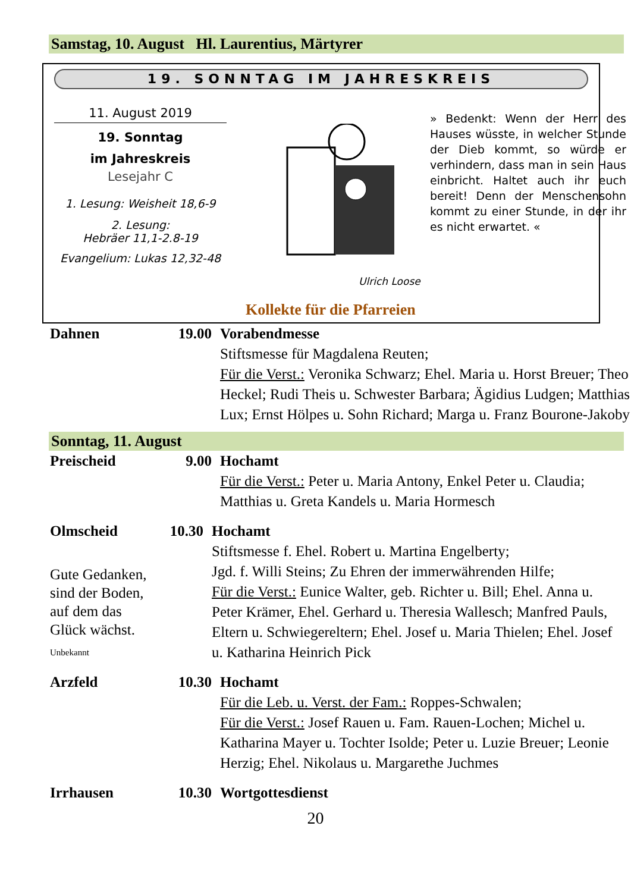Samstag, 10. August Hl. Laurentius, Märtyrer
19. SONNTAG IM JAHRESKREIS
11. August 2019
19. Sonntag
im Jahreskreis
Lesejahr C
1. Lesung: Weisheit 18,6-9
2. Lesung:
Hebräer 11,1-2.8-19
Evangelium: Lukas 12,32-48
Ulrich Loose
» Bedenkt: Wenn der Herr des Hauses wüsste, in welcher Stunde der Dieb kommt, so würde er verhindern, dass man in sein Haus einbricht. Haltet auch ihr euch bereit! Denn der Menschensohn kommt zu einer Stunde, in der ihr es nicht erwartet. «
Kollekte für die Pfarreien
Dahnen 19.00 Vorabendmesse
Stiftsmesse für Magdalena Reuten;
Für die Verst.: Veronika Schwarz; Ehel. Maria u. Horst Breuer; Theo Heckel; Rudi Theis u. Schwester Barbara; Ägidius Ludgen; Matthias Lux; Ernst Hölpes u. Sohn Richard; Marga u. Franz Bourone-Jakoby
Sonntag, 11. August
Preischeid 9.00 Hochamt
Für die Verst.: Peter u. Maria Antony, Enkel Peter u. Claudia; Matthias u. Greta Kandels u. Maria Hormesch
Olmscheid
Gute Gedanken,
sind der Boden,
auf dem das
Glück wächst.
Unbekannt
10.30 Hochamt
Stiftsmesse f. Ehel. Robert u. Martina Engelberty;
Jgd. f. Willi Steins; Zu Ehren der immerwährenden Hilfe;
Für die Verst.: Eunice Walter, geb. Richter u. Bill; Ehel. Anna u. Peter Krämer, Ehel. Gerhard u. Theresia Wallesch; Manfred Pauls, Eltern u. Schwiegereltern; Ehel. Josef u. Maria Thielen; Ehel. Josef u. Katharina Heinrich Pick
Arzfeld 10.30 Hochamt
Für die Leb. u. Verst. der Fam.: Roppes-Schwalen;
Für die Verst.: Josef Rauen u. Fam. Rauen-Lochen; Michel u. Katharina Mayer u. Tochter Isolde; Peter u. Luzie Breuer; Leonie Herzig; Ehel. Nikolaus u. Margarethe Juchmes
Irrhausen 10.30 Wortgottesdienst
20